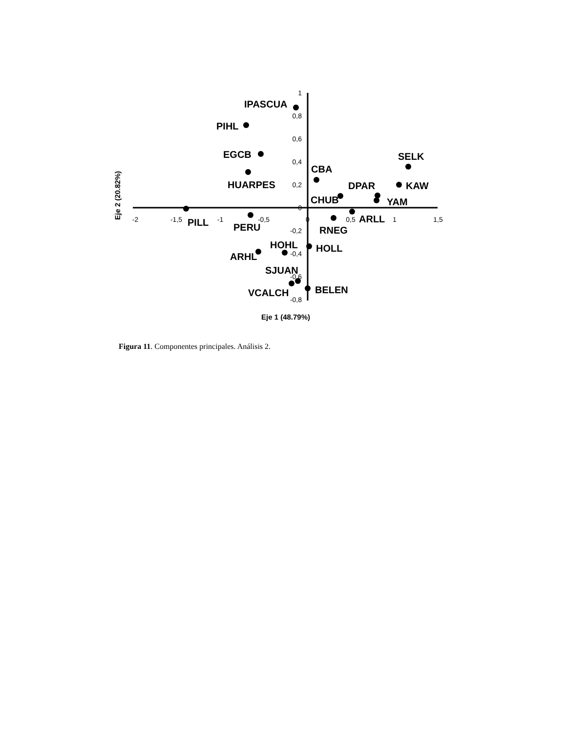-2
-1,5
-1
-0,5
0
0,5
1
1,5
1
0,8
0,6
0,4
0,2
0
-0,2
-0,4
-0,6
-0,8
IPASCUA
PIHL
EGCB
HUARPES
CBA
SELK
DPAR
KAW
CHUB
YAM
PILL
ARLL
PERU
RNEG
HOHL
HOLL
ARHL
SJUAN
VCALCH
BELEN
Eje 1 (48.79%)
Eje 2 (20.82%)
Figura 11. Componentes principales. Análisis 2.